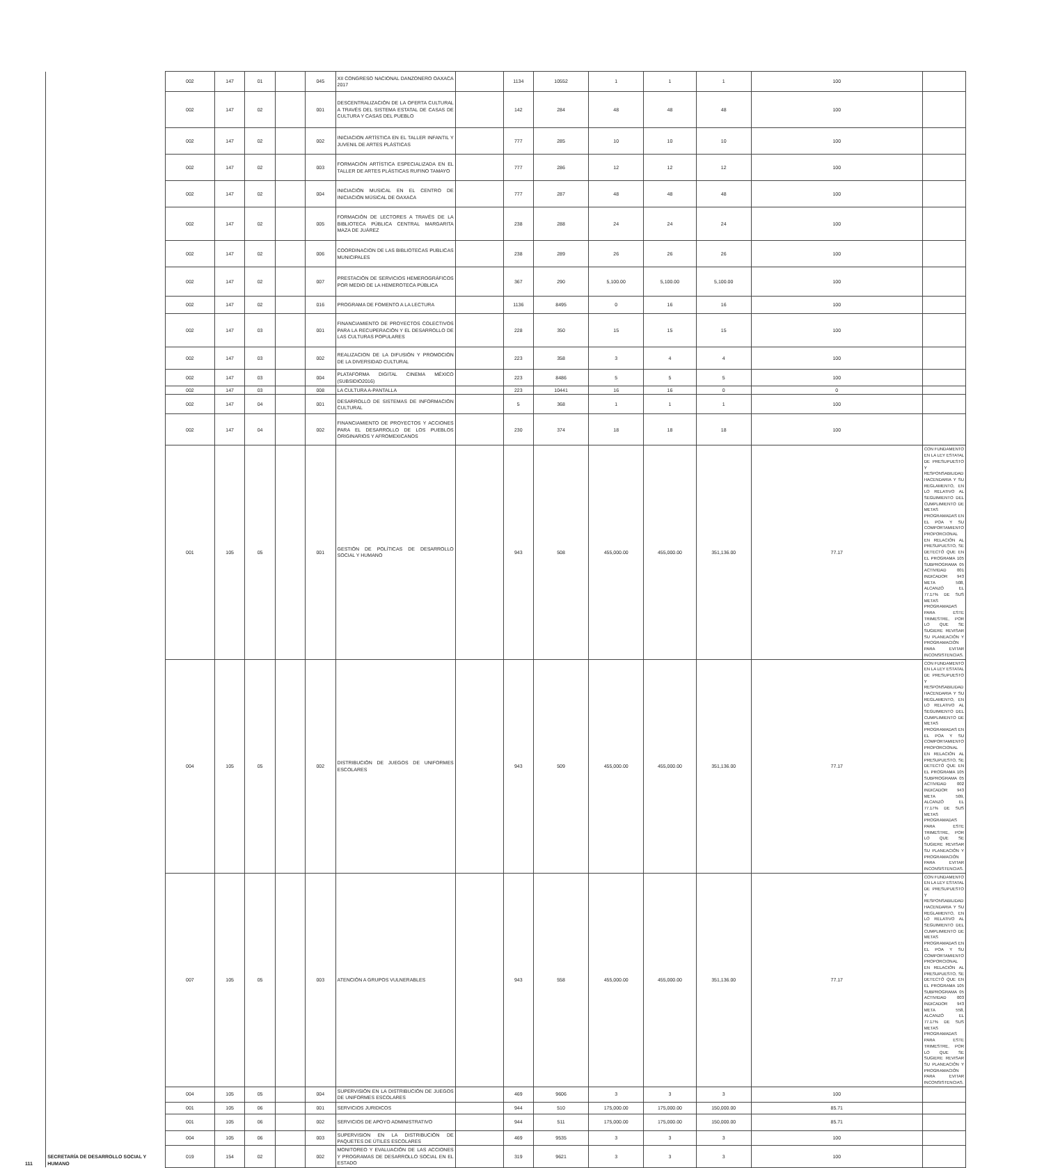| 111 | SECRETARÍA DE DESARROLLO SOCIAL Y HUMANO | 002 | 147 | 01 | | 045 | XII CONGRESO NACIONAL DANZONERO OAXACA 2017 | | 1134 | 10552 | 1 | 1 | 1 | 100 | |
| | | 002 | 147 | 02 | | 001 | DESCENTRALIZACIÓN DE LA OFERTA CULTURAL A TRAVÉS DEL SISTEMA ESTATAL DE CASAS DE CULTURA Y CASAS DEL PUEBLO | | 142 | 284 | 48 | 48 | 48 | 100 | |
| | | 002 | 147 | 02 | | 002 | INICIACION ARTÍSTICA EN EL TALLER INFANTIL Y JUVENIL DE ARTES PLÁSTICAS | | 777 | 285 | 10 | 10 | 10 | 100 | |
| | | 002 | 147 | 02 | | 003 | FORMACIÓN ARTÍSTICA ESPECIALIZADA EN EL TALLER DE ARTES PLÁSTICAS RUFINO TAMAYO | | 777 | 286 | 12 | 12 | 12 | 100 | |
| | | 002 | 147 | 02 | | 004 | INICIACIÓN MUSICAL EN EL CENTRO DE INICIACIÓN MÚSICAL DE OAXACA | | 777 | 287 | 48 | 48 | 48 | 100 | |
| | | 002 | 147 | 02 | | 005 | FORMACIÓN DE LECTORES A TRAVÉS DE LA BIBLIOTECA PÚBLICA CENTRAL MARGARITA MAZA DE JUÁREZ | | 238 | 288 | 24 | 24 | 24 | 100 | |
| | | 002 | 147 | 02 | | 006 | COORDINACION DE LAS BIBLIOTECAS PUBLICAS MUNICIPALES | | 238 | 289 | 26 | 26 | 26 | 100 | |
| | | 002 | 147 | 02 | | 007 | PRESTACIÓN DE SERVICIOS HEMEROGRÁFICOS POR MEDIO DE LA HEMEROTECA PÚBLICA | | 367 | 290 | 5,100.00 | 5,100.00 | 5,100.00 | 100 | |
| | | 002 | 147 | 02 | | 016 | PROGRAMA DE FOMENTO A LA LECTURA | | 1136 | 8495 | 0 | 16 | 16 | 100 | |
| | | 002 | 147 | 03 | | 001 | FINANCIAMIENTO DE PROYECTOS COLECTIVOS PARA LA RECUPERACIÓN Y EL DESARROLLO DE LAS CULTURAS POPULARES | | 228 | 350 | 15 | 15 | 15 | 100 | |
| | | 002 | 147 | 03 | | 002 | REALIZACION DE LA DIFUSIÓN Y PROMOCIÓN DE LA DIVERSIDAD CULTURAL | | 223 | 358 | 3 | 4 | 4 | 100 | |
| | | 002 | 147 | 03 | | 004 | PLATAFORMA DIGITAL CINEMA MÉXICO (SUBSIDIO2016) | | 223 | 8486 | 5 | 5 | 5 | 100 | |
| | | 002 | 147 | 03 | | 008 | LA CULTURA A-PANTALLA | | 223 | 10441 | 16 | 16 | 0 | 0 | |
| | | 002 | 147 | 04 | | 001 | DESARROLLO DE SISTEMAS DE INFORMACIÓN CULTURAL | | 5 | 368 | 1 | 1 | 1 | 100 | |
| | | 002 | 147 | 04 | | 002 | FINANCIAMIENTO DE PROYECTOS Y ACCIONES PARA EL DESARROLLO DE LOS PUEBLOS ORIGINARIOS Y AFROMEXICANOS | | 230 | 374 | 18 | 18 | 18 | 100 | |
| | | 001 | 105 | 05 | | 001 | GESTIÓN DE POLÍTICAS DE DESARROLLO SOCIAL Y HUMANO | | 943 | 508 | 455,000.00 | 455,000.00 | 351,136.00 | 77.17 | CON FUNDAMENTO EN LA LEY ESTATAL DE PRESUPUESTO Y RESPONSABILIDAD HACENDARIA Y SU REGLAMENTO, EN LO RELATIVO AL SEGUIMIENTO DEL CUMPLIMIENTO DE METAS PROGRAMADAS EN EL POA Y SU COMPORTAMIENTO PROPORCIONAL EN RELACIÓN AL PRESUPUESTO, SE DETECTÓ QUE EN EL PROGRAMA 105 SUBPROGRAMA 05 ACTIVIDAD 001 INDICADOR 943 META 508, ALCANZÓ EL 77.17% DE SUS METAS PROGRAMADAS PARA ESTE TRIMESTRE, POR LO QUE SE SUGIERE REVISAR SU PLANEACIÓN Y PROGRAMACIÓN PARA EVITAR INCONSISTENCIAS. |
| | | 004 | 105 | 05 | | 002 | DISTRIBUCIÓN DE JUEGOS DE UNIFORMES ESCOLARES | | 943 | 509 | 455,000.00 | 455,000.00 | 351,136.00 | 77.17 | CON FUNDAMENTO EN LA LEY ESTATAL DE PRESUPUESTO Y RESPONSABILIDAD HACENDARIA Y SU REGLAMENTO, EN LO RELATIVO AL SEGUIMIENTO DEL CUMPLIMIENTO DE METAS PROGRAMADAS EN EL POA Y SU COMPORTAMIENTO PROPORCIONAL EN RELACIÓN AL PRESUPUESTO, SE DETECTÓ QUE EN EL PROGRAMA 105 SUBPROGRAMA 05 ACTIVIDAD 002 INDICADOR 943 META 509, ALCANZÓ EL 77.17% DE SUS METAS PROGRAMADAS PARA ESTE TRIMESTRE, POR LO QUE SE SUGIERE REVISAR SU PLANEACIÓN Y PROGRAMACIÓN PARA EVITAR INCONSISTENCIAS. |
| | | 007 | 105 | 05 | | 003 | ATENCIÓN A GRUPOS VULNERABLES | | 943 | 558 | 455,000.00 | 455,000.00 | 351,136.00 | 77.17 | CON FUNDAMENTO EN LA LEY ESTATAL DE PRESUPUESTO Y RESPONSABILIDAD HACENDARIA Y SU REGLAMENTO, EN LO RELATIVO AL SEGUIMIENTO DEL CUMPLIMIENTO DE METAS PROGRAMADAS EN EL POA Y SU COMPORTAMIENTO PROPORCIONAL EN RELACIÓN AL PRESUPUESTO, SE DETECTÓ QUE EN EL PROGRAMA 105 SUBPROGRAMA 05 ACTIVIDAD 003 INDICADOR 943 META 558, ALCANZÓ EL 77.17% DE SUS METAS PROGRAMADAS PARA ESTE TRIMESTRE, POR LO QUE SE SUGIERE REVISAR SU PLANEACIÓN Y PROGRAMACIÓN PARA EVITAR INCONSISTENCIAS. |
| | | 004 | 105 | 05 | | 004 | SUPERVISIÓN EN LA DISTRIBUCIÓN DE JUEGOS DE UNIFORMES ESCOLARES | | 469 | 9606 | 3 | 3 | 3 | 100 | |
| | | 001 | 105 | 06 | | 001 | SERVICIOS JURIDICOS | | 944 | 510 | 175,000.00 | 175,000.00 | 150,000.00 | 85.71 | |
| | | 001 | 105 | 06 | | 002 | SERVICIOS DE APOYO ADMINISTRATIVO | | 944 | 511 | 175,000.00 | 175,000.00 | 150,000.00 | 85.71 | |
| | | 004 | 105 | 06 | | 003 | SUPERVISION EN LA DISTRIBUCIÓN DE PAQUETES DE ÚTILES ESCOLARES | | 469 | 9535 | 3 | 3 | 3 | 100 | |
| | | 019 | 154 | 02 | | 002 | MONITOREO Y EVALUACIÓN DE LAS ACCIONES Y PROGRAMAS DE DESARROLLO SOCIAL EN EL ESTADO | | 319 | 9621 | 3 | 3 | 3 | 100 | |